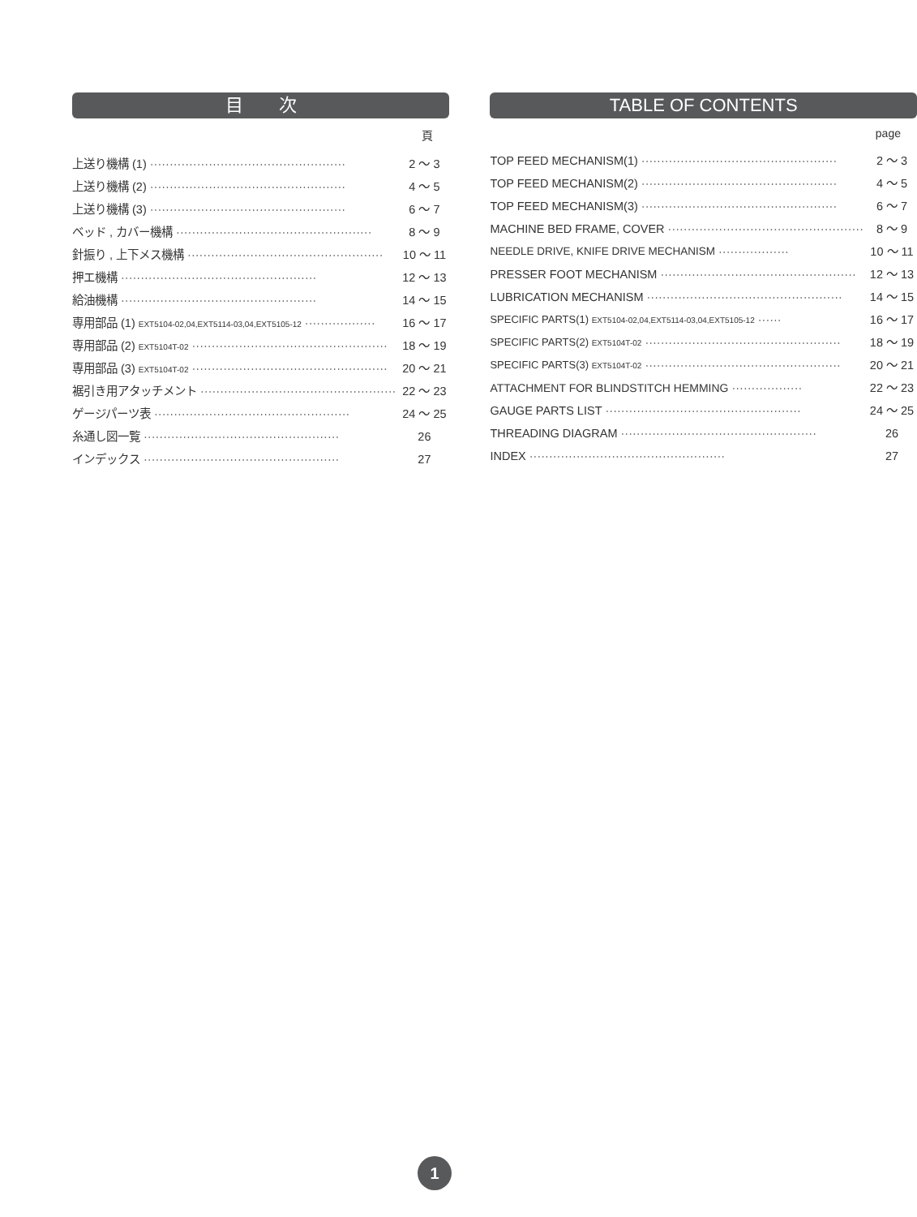目　　次
頁
上送り機構 (1) ·················································· 2 ～ 3
上送り機構 (2) ·················································· 4 ～ 5
上送り機構 (3) ·················································· 6 ～ 7
ベッド , カバー機構 ·················································· 8 ～ 9
針振り , 上下メス機構 ·················································· 10 ～ 11
押エ機構 ·················································· 12 ～ 13
給油機構 ·················································· 14 ～ 15
専用部品 (1) EXT5104-02,04,EXT5114-03,04,EXT5105-12 ·················· 16 ～ 17
専用部品 (2) EXT5104T-02 ·················································· 18 ～ 19
専用部品 (3) EXT5104T-02 ·················································· 20 ～ 21
裾引き用アタッチメント ·················································· 22 ～ 23
ゲージパーツ表 ·················································· 24 ～ 25
糸通し図一覧 ·················································· 26
インデックス ·················································· 27
TABLE OF CONTENTS
page
TOP FEED MECHANISM(1) ·················································· 2 ～ 3
TOP FEED MECHANISM(2) ·················································· 4 ～ 5
TOP FEED MECHANISM(3) ·················································· 6 ～ 7
MACHINE BED FRAME, COVER ·················································· 8 ～ 9
NEEDLE DRIVE, KNIFE DRIVE MECHANISM ·················· 10 ～ 11
PRESSER FOOT MECHANISM ·················································· 12 ～ 13
LUBRICATION MECHANISM ·················································· 14 ～ 15
SPECIFIC PARTS(1) EXT5104-02,04,EXT5114-03,04,EXT5105-12 ······ 16 ～ 17
SPECIFIC PARTS(2) EXT5104T-02 ·················································· 18 ～ 19
SPECIFIC PARTS(3) EXT5104T-02 ·················································· 20 ～ 21
ATTACHMENT FOR BLINDSTITCH HEMMING ·················· 22 ～ 23
GAUGE PARTS LIST ·················································· 24 ～ 25
THREADING DIAGRAM ·················································· 26
INDEX ·················································· 27
1